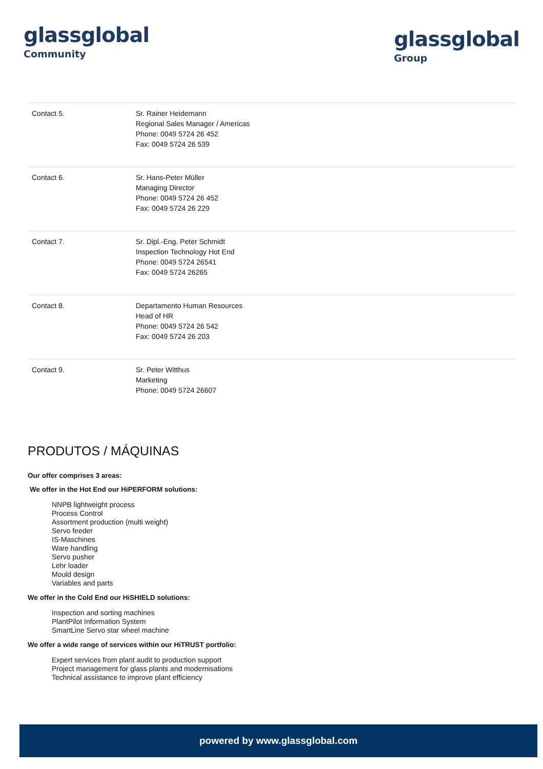glassglobal
Community
glassglobal
Group
| Contact 5. | Sr. Rainer Heidemann Regional Sales Manager / Americas Phone: 0049 5724 26 452 Fax: 0049 5724 26 539 |
| Contact 6. | Sr. Hans-Peter Müller Managing Director Phone: 0049 5724 26 452 Fax: 0049 5724 26 229 |
| Contact 7. | Sr. Dipl.-Eng. Peter Schmidt Inspection Technology Hot End Phone: 0049 5724 26541 Fax: 0049 5724 26265 |
| Contact 8. | Departamento Human Resources Head of HR Phone: 0049 5724 26 542 Fax: 0049 5724 26 203 |
| Contact 9. | Sr. Peter Witthus Marketing Phone: 0049 5724 26607 |
PRODUTOS / MÁQUINAS
Our offer comprises 3 areas:
We offer in the Hot End our HiPERFORM solutions:
NNPB lightweight process
Process Control
Assortment production (multi weight)
Servo feeder
IS-Maschines
Ware handling
Servo pusher
Lehr loader
Mould design
Variables and parts
We offer in the Cold End our HiSHIELD solutions:
Inspection and sorting machines
PlantPilot Information System
SmartLine Servo star wheel machine
We offer a wide range of services within our HiTRUST portfolio:
Expert services from plant audit to production support
Project management for glass plants and modernisations
Technical assistance to improve plant efficiency
powered by www.glassglobal.com